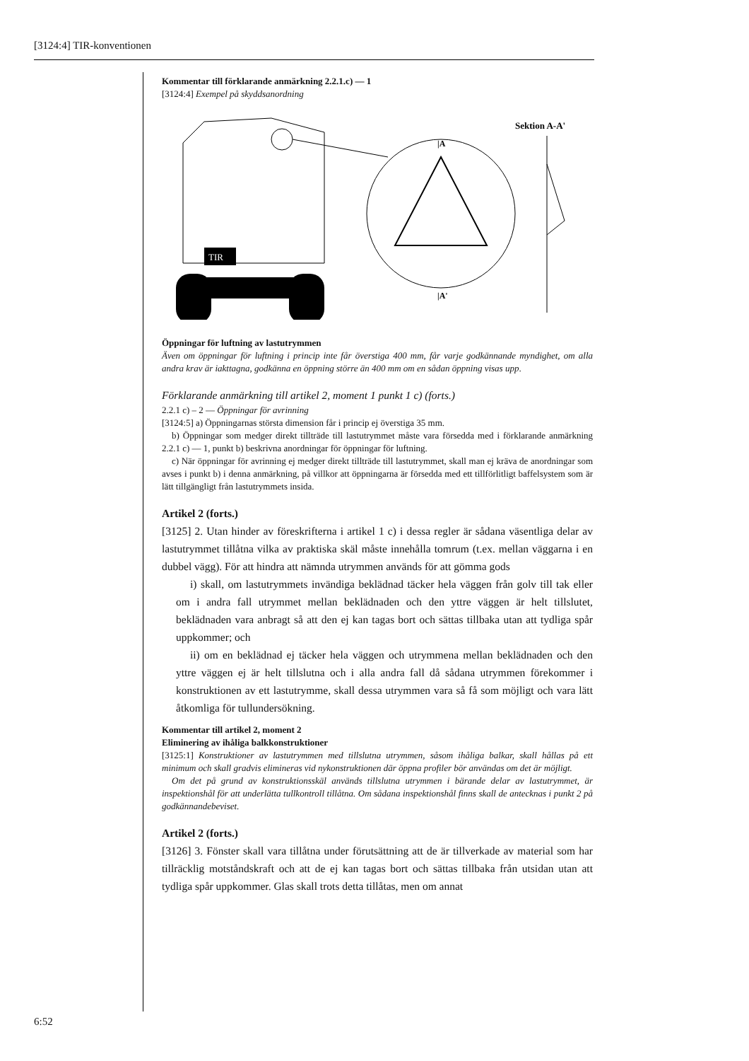[3124:4] TIR-konventionen
Kommentar till förklarande anmärkning 2.2.1.c) — 1
[3124:4] Exempel på skyddsanordning
TIR
|A
|A'
Sektion A-A'
Öppningar för luftning av lastutrymmen
Även om öppningar för luftning i princip inte får överstiga 400 mm, får varje godkännande myndighet, om alla andra krav är iakttagna, godkänna en öppning större än 400 mm om en sådan öppning visas upp.
Förklarande anmärkning till artikel 2, moment 1 punkt 1 c) (forts.)
2.2.1 c) – 2 — Öppningar för avrinning
[3124:5] a) Öppningarnas största dimension får i princip ej överstiga 35 mm.
b) Öppningar som medger direkt tillträde till lastutrymmet måste vara försedda med i förklarande anmärkning 2.2.1 c) — 1, punkt b) beskrivna anordningar för öppningar för luftning.
c) När öppningar för avrinning ej medger direkt tillträde till lastutrymmet, skall man ej kräva de anordningar som avses i punkt b) i denna anmärkning, på villkor att öppningarna är försedda med ett tillförlitligt baffelsystem som är lätt tillgängligt från lastutrymmets insida.
Artikel 2 (forts.)
[3125] 2. Utan hinder av föreskrifterna i artikel 1 c) i dessa regler är sådana väsentliga delar av lastutrymmet tillåtna vilka av praktiska skäl måste innehålla tomrum (t.ex. mellan väggarna i en dubbel vägg). För att hindra att nämnda utrymmen används för att gömma gods
i) skall, om lastutrymmets invändiga beklädnad täcker hela väggen från golv till tak eller om i andra fall utrymmet mellan beklädnaden och den yttre väggen är helt tillslutet, beklädnaden vara anbragt så att den ej kan tagas bort och sättas tillbaka utan att tydliga spår uppkommer; och
ii) om en beklädnad ej täcker hela väggen och utrymmena mellan beklädnaden och den yttre väggen ej är helt tillslutna och i alla andra fall då sådana utrymmen förekommer i konstruktionen av ett lastutrymme, skall dessa utrymmen vara så få som möjligt och vara lätt åtkomliga för tullundersökning.
Kommentar till artikel 2, moment 2
Eliminering av ihåliga balkkonstruktioner
[3125:1] Konstruktioner av lastutrymmen med tillslutna utrymmen, såsom ihåliga balkar, skall hållas på ett minimum och skall gradvis elimineras vid nykonstruktionen där öppna profiler bör användas om det är möjligt.
Om det på grund av konstruktionsskäl används tillslutna utrymmen i bärande delar av lastutrymmet, är inspektionshål för att underlätta tullkontroll tillåtna. Om sådana inspektionshål finns skall de antecknas i punkt 2 på godkännandebeviset.
Artikel 2 (forts.)
[3126] 3. Fönster skall vara tillåtna under förutsättning att de är tillverkade av material som har tillräcklig motståndskraft och att de ej kan tagas bort och sättas tillbaka från utsidan utan att tydliga spår uppkommer. Glas skall trots detta tillåtas, men om annat
6:52